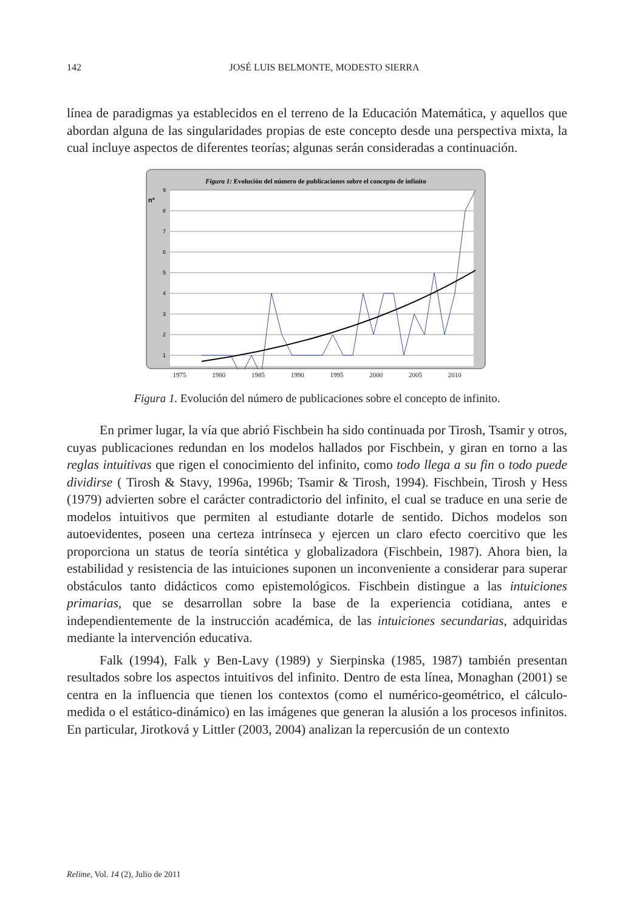142
JOSÉ LUIS BELMONTE, MODESTO SIERRA
línea de paradigmas ya establecidos en el terreno de la Educación Matemática, y aquellos que abordan alguna de las singularidades propias de este concepto desde una perspectiva mixta, la cual incluye aspectos de diferentes teorías; algunas serán consideradas a continuación.
Figura 1: Evolución del número de publicaciones sobre el concepto de infinito
nº
9
8
7
6
5
4
3
2
1
1975 1980 1985 1990 1995 2000 2005 2010
Figura 1. Evolución del número de publicaciones sobre el concepto de infinito.
En primer lugar, la vía que abrió Fischbein ha sido continuada por Tirosh, Tsamir y otros, cuyas publicaciones redundan en los modelos hallados por Fischbein, y giran en torno a las reglas intuitivas que rigen el conocimiento del infinito, como todo llega a su fin o todo puede dividirse ( Tirosh & Stavy, 1996a, 1996b; Tsamir & Tirosh, 1994). Fischbein, Tirosh y Hess (1979) advierten sobre el carácter contradictorio del infinito, el cual se traduce en una serie de modelos intuitivos que permiten al estudiante dotarle de sentido. Dichos modelos son autoevidentes, poseen una certeza intrínseca y ejercen un claro efecto coercitivo que les proporciona un status de teoría sintética y globalizadora (Fischbein, 1987). Ahora bien, la estabilidad y resistencia de las intuiciones suponen un inconveniente a considerar para superar obstáculos tanto didácticos como epistemológicos. Fischbein distingue a las intuiciones primarias, que se desarrollan sobre la base de la experiencia cotidiana, antes e independientemente de la instrucción académica, de las intuiciones secundarias, adquiridas mediante la intervención educativa.
Falk (1994), Falk y Ben-Lavy (1989) y Sierpinska (1985, 1987) también presentan resultados sobre los aspectos intuitivos del infinito. Dentro de esta línea, Monaghan (2001) se centra en la influencia que tienen los contextos (como el numérico-geométrico, el cálculo-medida o el estático-dinámico) en las imágenes que generan la alusión a los procesos infinitos. En particular, Jirotková y Littler (2003, 2004) analizan la repercusión de un contexto
Relime, Vol. 14 (2), Julio de 2011